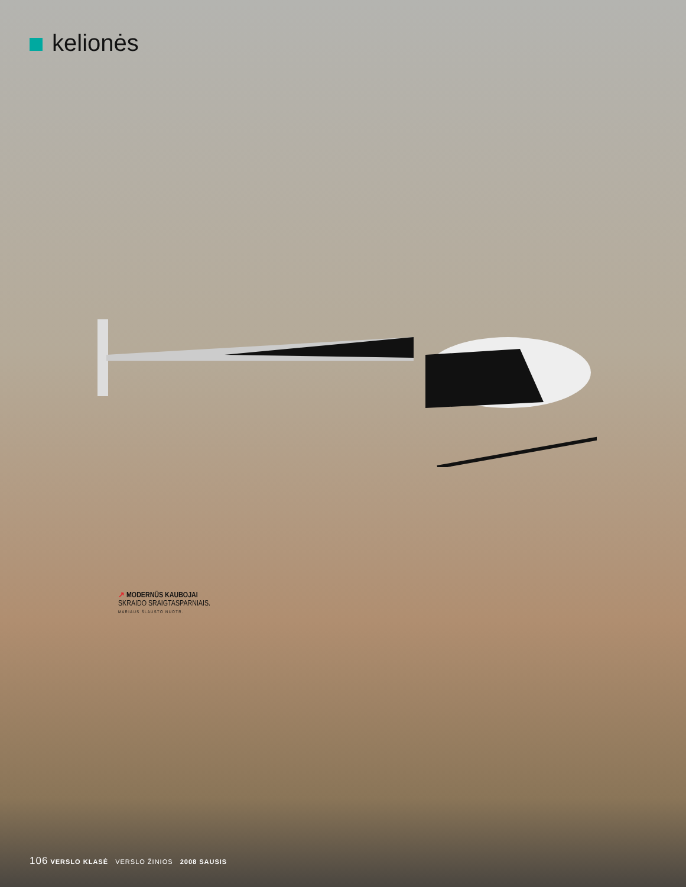kelionės
↗ MODERNŪS KAUBOJAI
SKRAIDO SRAIGTASPARNIAIS.
MARIAUS ŠLAUSTO NUOTR.
106 VERSLO KLASĖ VERSLO ŽINIOS 2008 SAUSIS